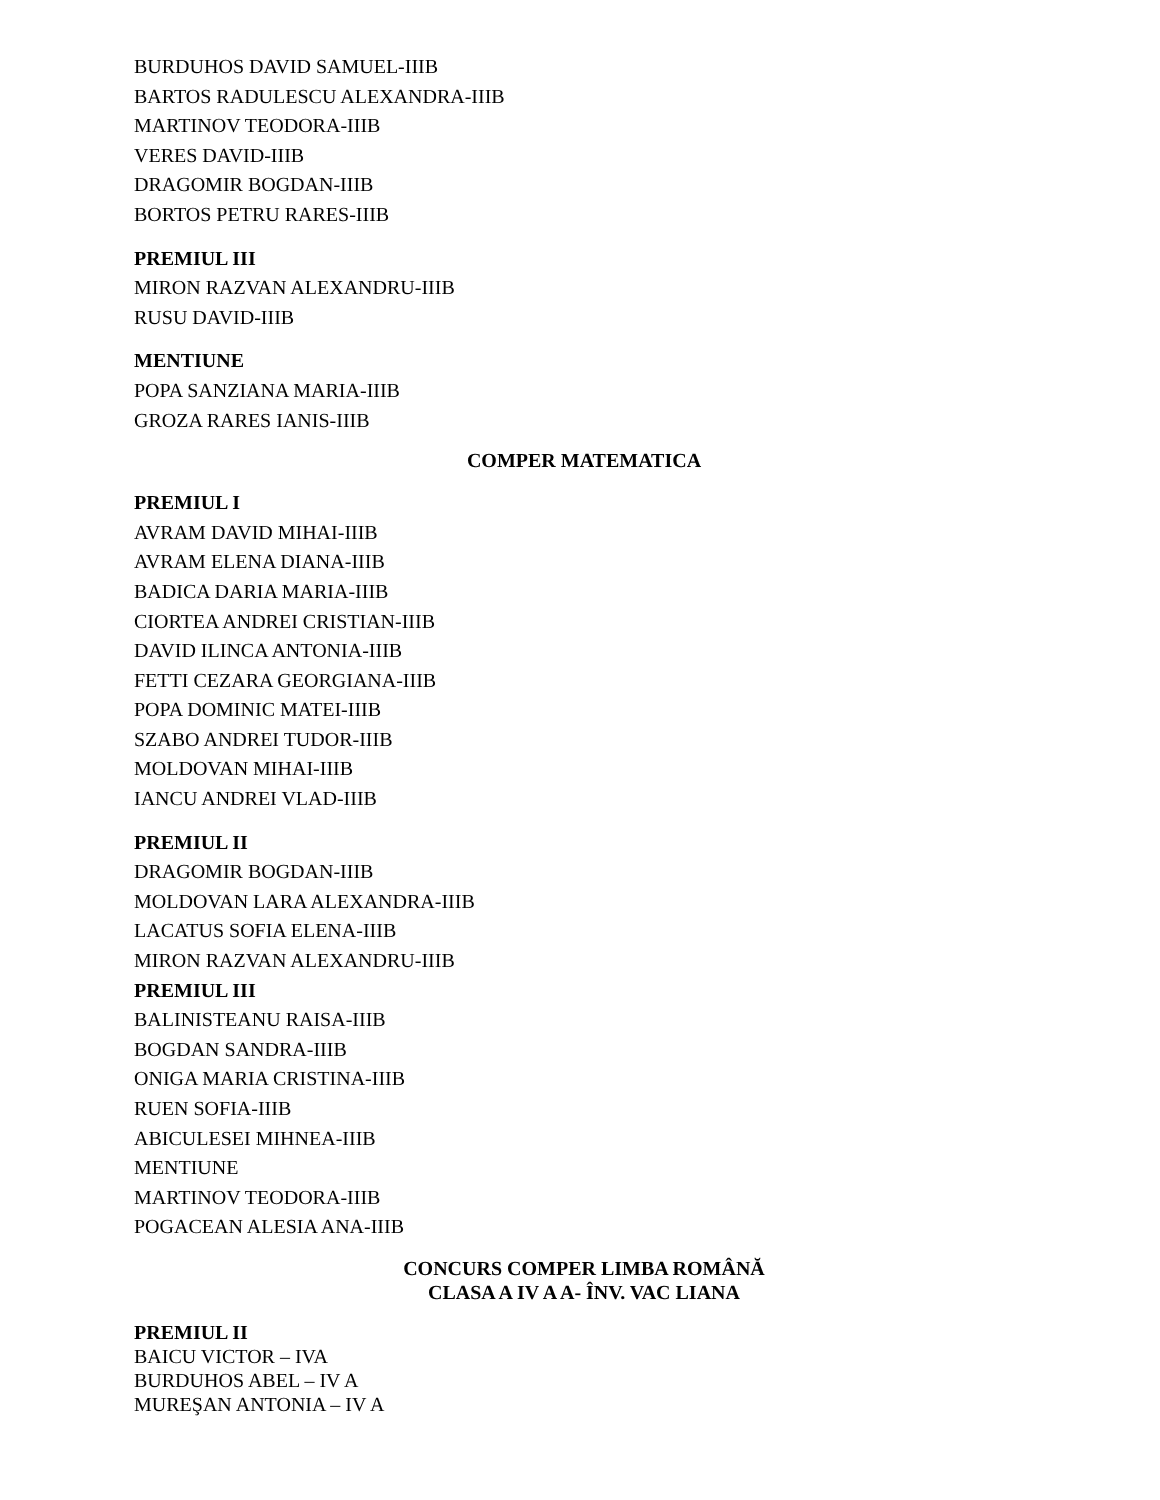BURDUHOS DAVID SAMUEL-IIIB
BARTOS RADULESCU ALEXANDRA-IIIB
MARTINOV TEODORA-IIIB
VERES DAVID-IIIB
DRAGOMIR BOGDAN-IIIB
BORTOS PETRU RARES-IIIB
PREMIUL III
MIRON RAZVAN ALEXANDRU-IIIB
RUSU DAVID-IIIB
MENTIUNE
POPA SANZIANA MARIA-IIIB
GROZA RARES IANIS-IIIB
COMPER MATEMATICA
PREMIUL I
AVRAM DAVID MIHAI-IIIB
AVRAM ELENA DIANA-IIIB
BADICA DARIA MARIA-IIIB
CIORTEA ANDREI CRISTIAN-IIIB
DAVID ILINCA ANTONIA-IIIB
FETTI CEZARA GEORGIANA-IIIB
POPA DOMINIC MATEI-IIIB
SZABO ANDREI TUDOR-IIIB
MOLDOVAN MIHAI-IIIB
IANCU ANDREI VLAD-IIIB
PREMIUL II
DRAGOMIR BOGDAN-IIIB
MOLDOVAN LARA ALEXANDRA-IIIB
LACATUS SOFIA ELENA-IIIB
MIRON RAZVAN ALEXANDRU-IIIB
PREMIUL III
BALINISTEANU RAISA-IIIB
BOGDAN SANDRA-IIIB
ONIGA MARIA CRISTINA-IIIB
RUEN SOFIA-IIIB
ABICULESEI MIHNEA-IIIB
MENTIUNE
MARTINOV TEODORA-IIIB
POGACEAN ALESIA ANA-IIIB
CONCURS COMPER LIMBA ROMÂNĂ
CLASA A IV A A- ÎNV. VAC LIANA
PREMIUL II
BAICU VICTOR – IVA
BURDUHOS ABEL – IV A
MUREŞAN ANTONIA – IV A